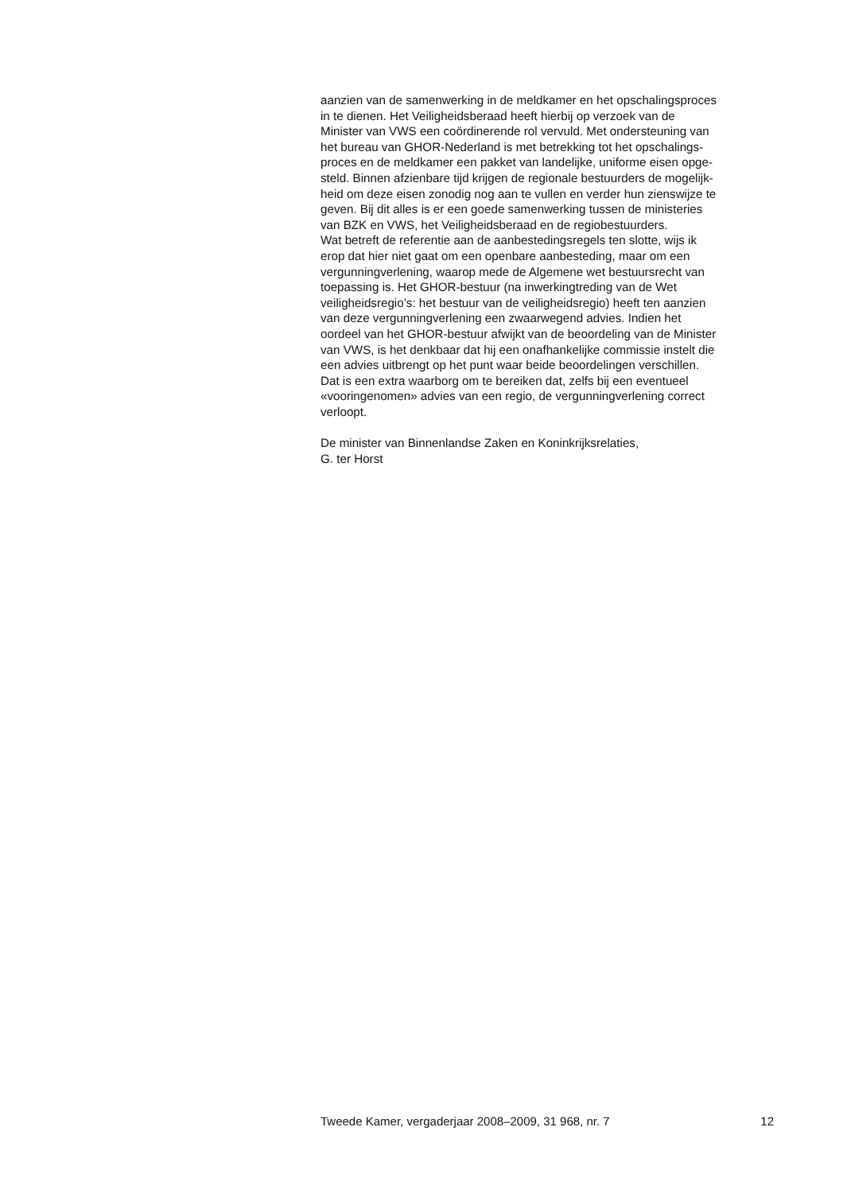aanzien van de samenwerking in de meldkamer en het opschalingsproces
in te dienen. Het Veiligheidsberaad heeft hierbij op verzoek van de
Minister van VWS een coördinerende rol vervuld. Met ondersteuning van
het bureau van GHOR-Nederland is met betrekking tot het opschalings-
proces en de meldkamer een pakket van landelijke, uniforme eisen opge-
steld. Binnen afzienbare tijd krijgen de regionale bestuurders de mogelijk-
heid om deze eisen zonodig nog aan te vullen en verder hun zienswijze te
geven. Bij dit alles is er een goede samenwerking tussen de ministeries
van BZK en VWS, het Veiligheidsberaad en de regiobestuurders.
Wat betreft de referentie aan de aanbestedingsregels ten slotte, wijs ik
erop dat hier niet gaat om een openbare aanbesteding, maar om een
vergunningverlening, waarop mede de Algemene wet bestuursrecht van
toepassing is. Het GHOR-bestuur (na inwerkingtreding van de Wet
veiligheidsregio’s: het bestuur van de veiligheidsregio) heeft ten aanzien
van deze vergunningverlening een zwaarwegend advies. Indien het
oordeel van het GHOR-bestuur afwijkt van de beoordeling van de Minister
van VWS, is het denkbaar dat hij een onafhankelijke commissie instelt die
een advies uitbrengt op het punt waar beide beoordelingen verschillen.
Dat is een extra waarborg om te bereiken dat, zelfs bij een eventueel
«vooringenomen» advies van een regio, de vergunningverlening correct
verloopt.
De minister van Binnenlandse Zaken en Koninkrijksrelaties,
G. ter Horst
Tweede Kamer, vergaderjaar 2008–2009, 31 968, nr. 7 12